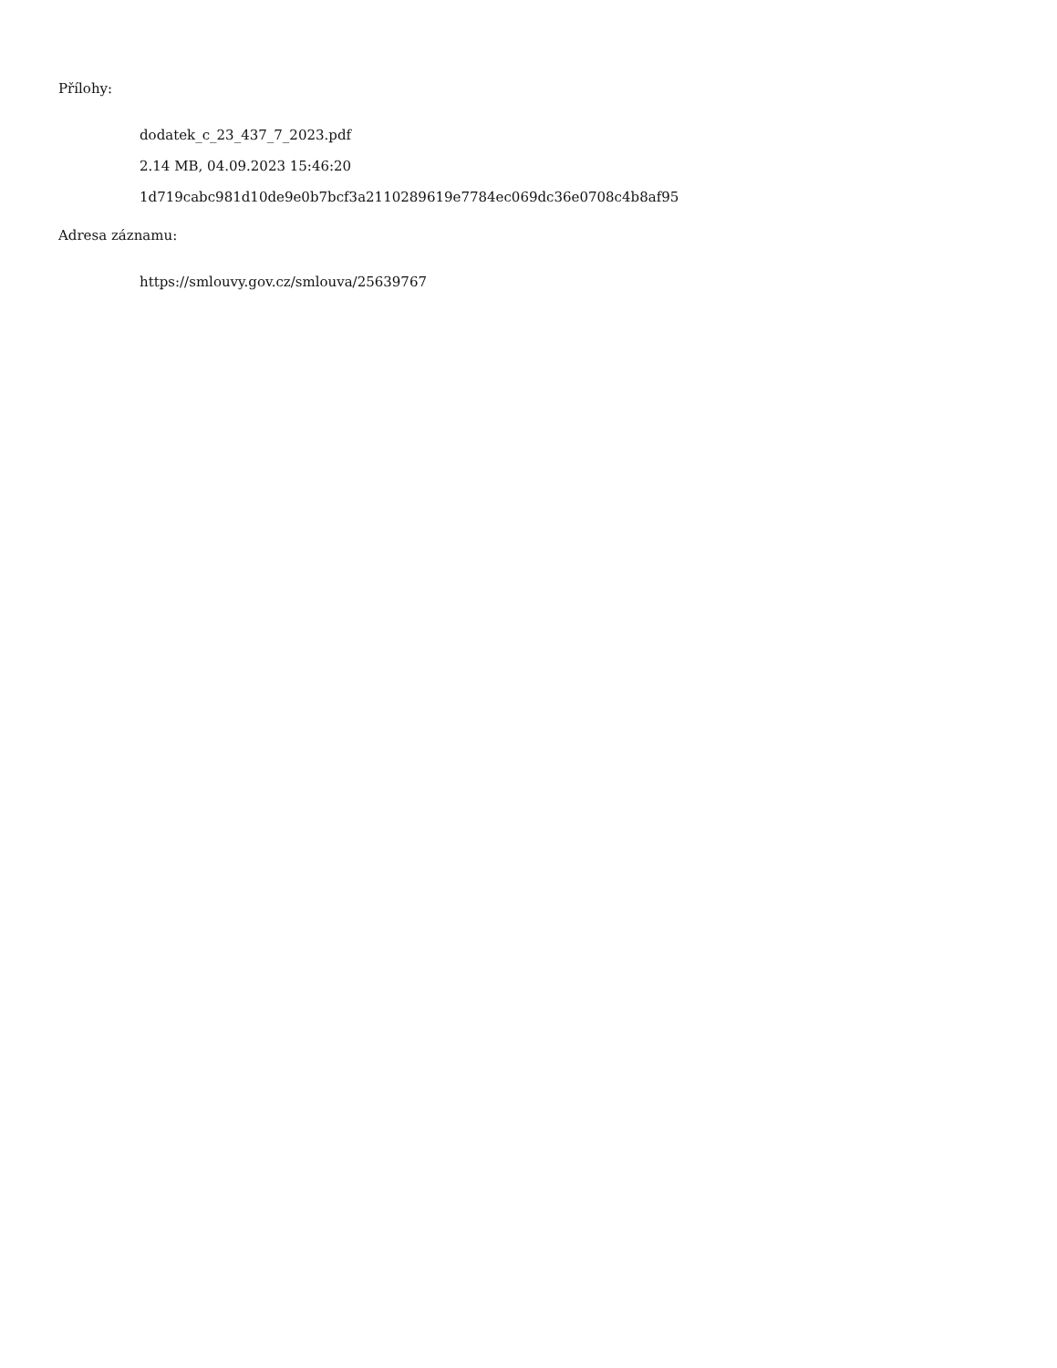Přílohy:
dodatek_c_23_437_7_2023.pdf
2.14 MB, 04.09.2023 15:46:20
1d719cabc981d10de9e0b7bcf3a2110289619e7784ec069dc36e0708c4b8af95
Adresa záznamu:
https://smlouvy.gov.cz/smlouva/25639767